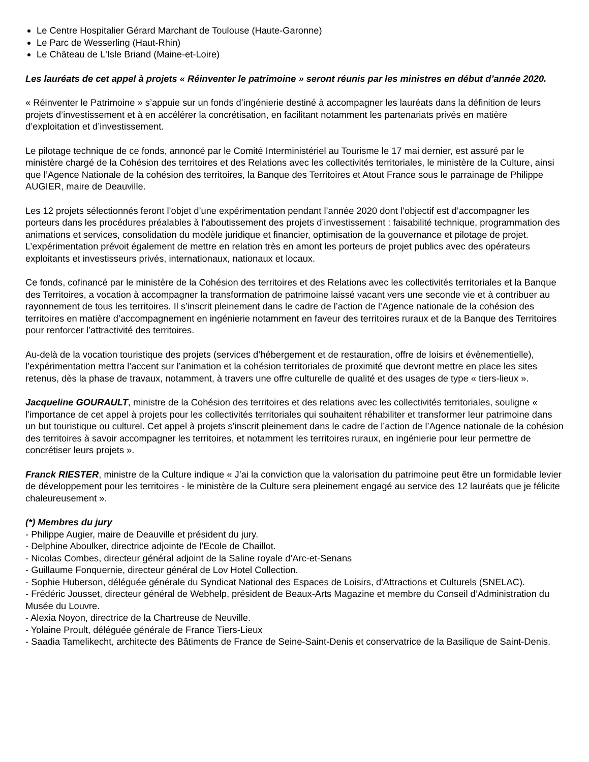Le Centre Hospitalier Gérard Marchant de Toulouse (Haute-Garonne)
Le Parc de Wesserling (Haut-Rhin)
Le Château de L'Isle Briand (Maine-et-Loire)
Les lauréats de cet appel à projets « Réinventer le patrimoine » seront réunis par les ministres en début d’année 2020.
« Réinventer le Patrimoine » s’appuie sur un fonds d’ingénierie destiné à accompagner les lauréats dans la définition de leurs projets d’investissement et à en accélérer la concrétisation, en facilitant notamment les partenariats privés en matière d’exploitation et d’investissement.
Le pilotage technique de ce fonds, annoncé par le Comité Interministériel au Tourisme le 17 mai dernier, est assuré par le ministère chargé de la Cohésion des territoires et des Relations avec les collectivités territoriales, le ministère de la Culture, ainsi que l’Agence Nationale de la cohésion des territoires, la Banque des Territoires et Atout France sous le parrainage de Philippe AUGIER, maire de Deauville.
Les 12 projets sélectionnés feront l’objet d’une expérimentation pendant l’année 2020 dont l’objectif est d’accompagner les porteurs dans les procédures préalables à l’aboutissement des projets d’investissement : faisabilité technique, programmation des animations et services, consolidation du modèle juridique et financier, optimisation de la gouvernance et pilotage de projet. L’expérimentation prévoit également de mettre en relation très en amont les porteurs de projet publics avec des opérateurs exploitants et investisseurs privés, internationaux, nationaux et locaux.
Ce fonds, cofinancé par le ministère de la Cohésion des territoires et des Relations avec les collectivités territoriales et la Banque des Territoires, a vocation à accompagner la transformation de patrimoine laissé vacant vers une seconde vie et à contribuer au rayonnement de tous les territoires. Il s’inscrit pleinement dans le cadre de l’action de l’Agence nationale de la cohésion des territoires en matière d’accompagnement en ingénierie notamment en faveur des territoires ruraux et de la Banque des Territoires pour renforcer l’attractivité des territoires.
Au-delà de la vocation touristique des projets (services d’hébergement et de restauration, offre de loisirs et évènementielle), l’expérimentation mettra l’accent sur l’animation et la cohésion territoriales de proximité que devront mettre en place les sites retenus, dès la phase de travaux, notamment, à travers une offre culturelle de qualité et des usages de type « tiers-lieux ».
Jacqueline GOURAULT, ministre de la Cohésion des territoires et des relations avec les collectivités territoriales, souligne « l’importance de cet appel à projets pour les collectivités territoriales qui souhaitent réhabiliter et transformer leur patrimoine dans un but touristique ou culturel. Cet appel à projets s’inscrit pleinement dans le cadre de l’action de l’Agence nationale de la cohésion des territoires à savoir accompagner les territoires, et notamment les territoires ruraux, en ingénierie pour leur permettre de concrétiser leurs projets ».
Franck RIESTER, ministre de la Culture indique « J’ai la conviction que la valorisation du patrimoine peut être un formidable levier de développement pour les territoires - le ministère de la Culture sera pleinement engagé au service des 12 lauréats que je félicite chaleureusement ».
(*) Membres du jury
- Philippe Augier, maire de Deauville et président du jury.
- Delphine Aboulker, directrice adjointe de l’Ecole de Chaillot.
- Nicolas Combes, directeur général adjoint de la Saline royale d’Arc-et-Senans
- Guillaume Fonquernie, directeur général de Lov Hotel Collection.
- Sophie Huberson, déléguée générale du Syndicat National des Espaces de Loisirs, d'Attractions et Culturels (SNELAC).
- Frédéric Jousset, directeur général de Webhelp, président de Beaux-Arts Magazine et membre du Conseil d’Administration du Musée du Louvre.
- Alexia Noyon, directrice de la Chartreuse de Neuville.
- Yolaine Proult, déléguée générale de France Tiers-Lieux
- Saadia Tamelikecht, architecte des Bâtiments de France de Seine-Saint-Denis et conservatrice de la Basilique de Saint-Denis.